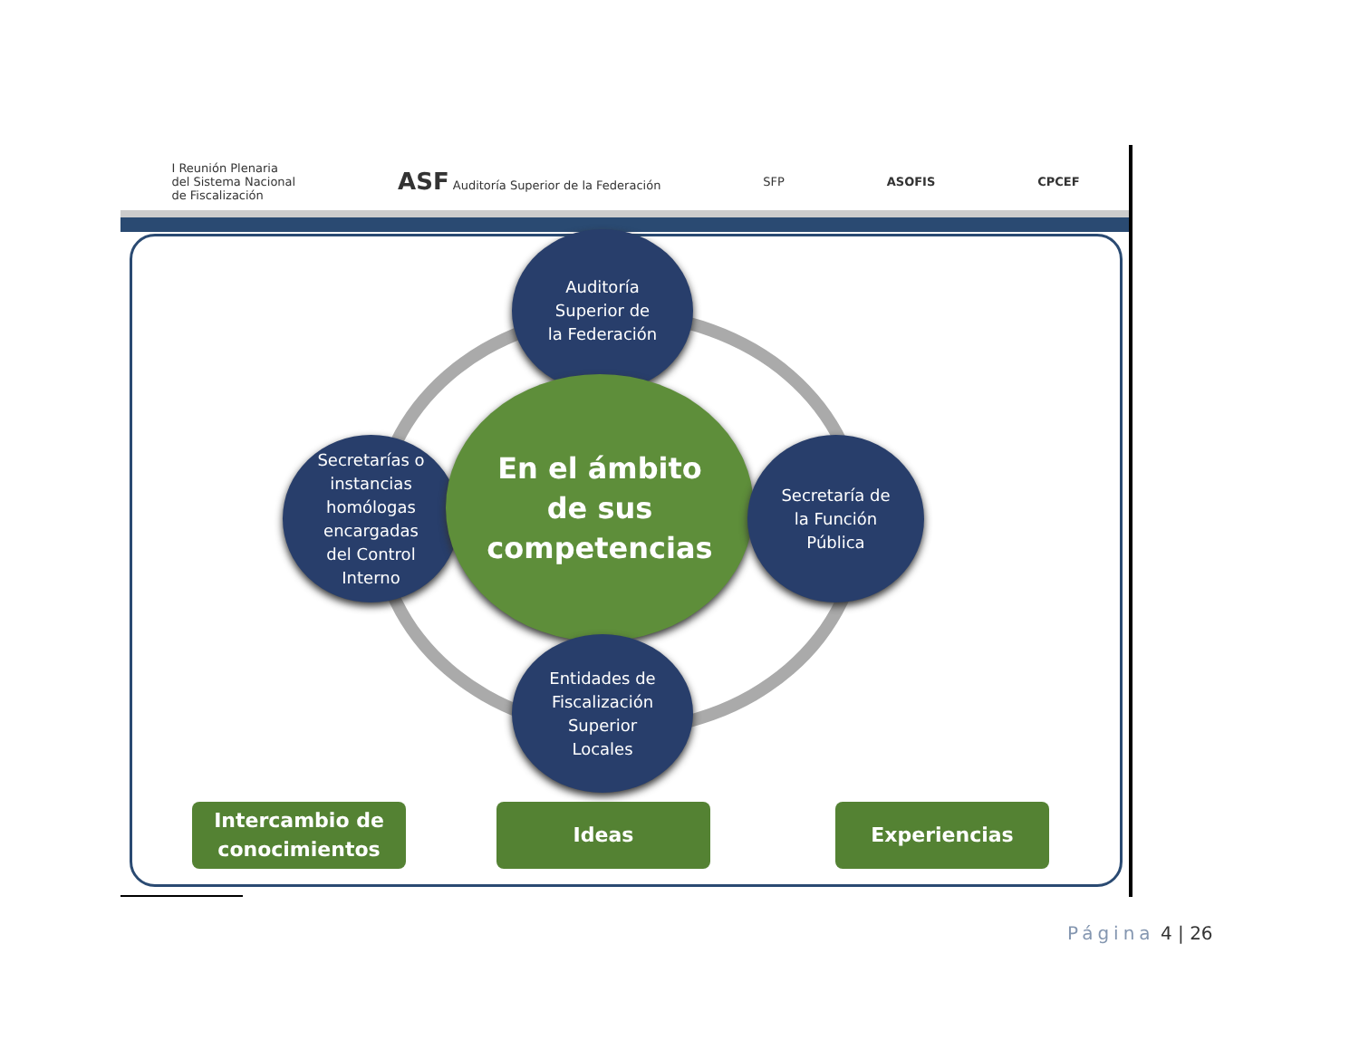I Reunión Plenaria
del Sistema Nacional
de Fiscalización
ASF Auditoría Superior de la Federación
SFP ASOFIS CPCEF
Auditoría
Superior de
la Federación
Secretarías o
instancias
homólogas
encargadas
del Control
Interno
En el ámbito
de sus
competencias
Secretaría de
la Función
Pública
Entidades de
Fiscalización
Superior
Locales
Intercambio de
conocimientos
Ideas Experiencias
Página 4 | 26